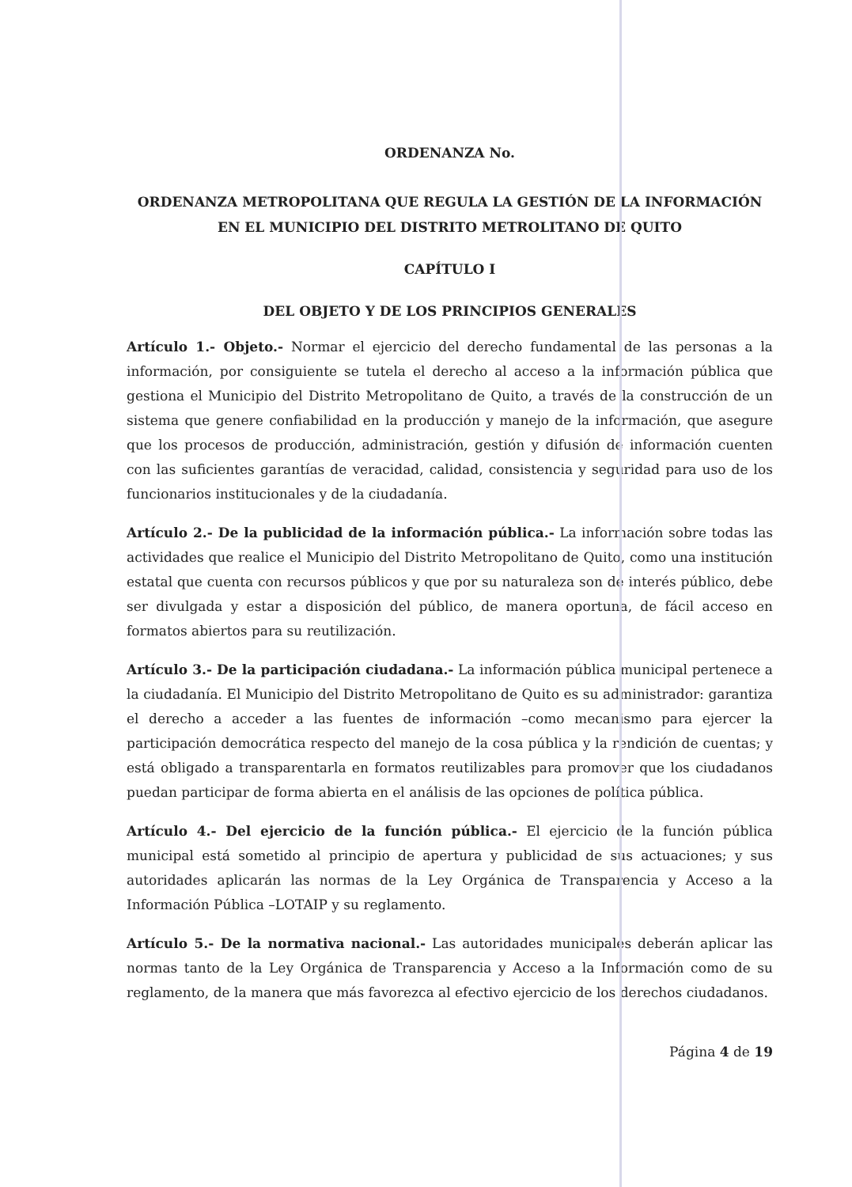ORDENANZA No.
ORDENANZA METROPOLITANA QUE REGULA LA GESTIÓN DE LA INFORMACIÓN EN EL MUNICIPIO DEL DISTRITO METROLITANO DE QUITO
CAPÍTULO I
DEL OBJETO Y DE LOS PRINCIPIOS GENERALES
Artículo 1.- Objeto.- Normar el ejercicio del derecho fundamental de las personas a la información, por consiguiente se tutela el derecho al acceso a la información pública que gestiona el Municipio del Distrito Metropolitano de Quito, a través de la construcción de un sistema que genere confiabilidad en la producción y manejo de la información, que asegure que los procesos de producción, administración, gestión y difusión de información cuenten con las suficientes garantías de veracidad, calidad, consistencia y seguridad para uso de los funcionarios institucionales y de la ciudadanía.
Artículo 2.- De la publicidad de la información pública.- La información sobre todas las actividades que realice el Municipio del Distrito Metropolitano de Quito, como una institución estatal que cuenta con recursos públicos y que por su naturaleza son de interés público, debe ser divulgada y estar a disposición del público, de manera oportuna, de fácil acceso en formatos abiertos para su reutilización.
Artículo 3.- De la participación ciudadana.- La información pública municipal pertenece a la ciudadanía. El Municipio del Distrito Metropolitano de Quito es su administrador: garantiza el derecho a acceder a las fuentes de información –como mecanismo para ejercer la participación democrática respecto del manejo de la cosa pública y la rendición de cuentas; y está obligado a transparentarla en formatos reutilizables para promover que los ciudadanos puedan participar de forma abierta en el análisis de las opciones de política pública.
Artículo 4.- Del ejercicio de la función pública.- El ejercicio de la función pública municipal está sometido al principio de apertura y publicidad de sus actuaciones; y sus autoridades aplicarán las normas de la Ley Orgánica de Transparencia y Acceso a la Información Pública –LOTAIP y su reglamento.
Artículo 5.- De la normativa nacional.- Las autoridades municipales deberán aplicar las normas tanto de la Ley Orgánica de Transparencia y Acceso a la Información como de su reglamento, de la manera que más favorezca al efectivo ejercicio de los derechos ciudadanos.
Página 4 de 19